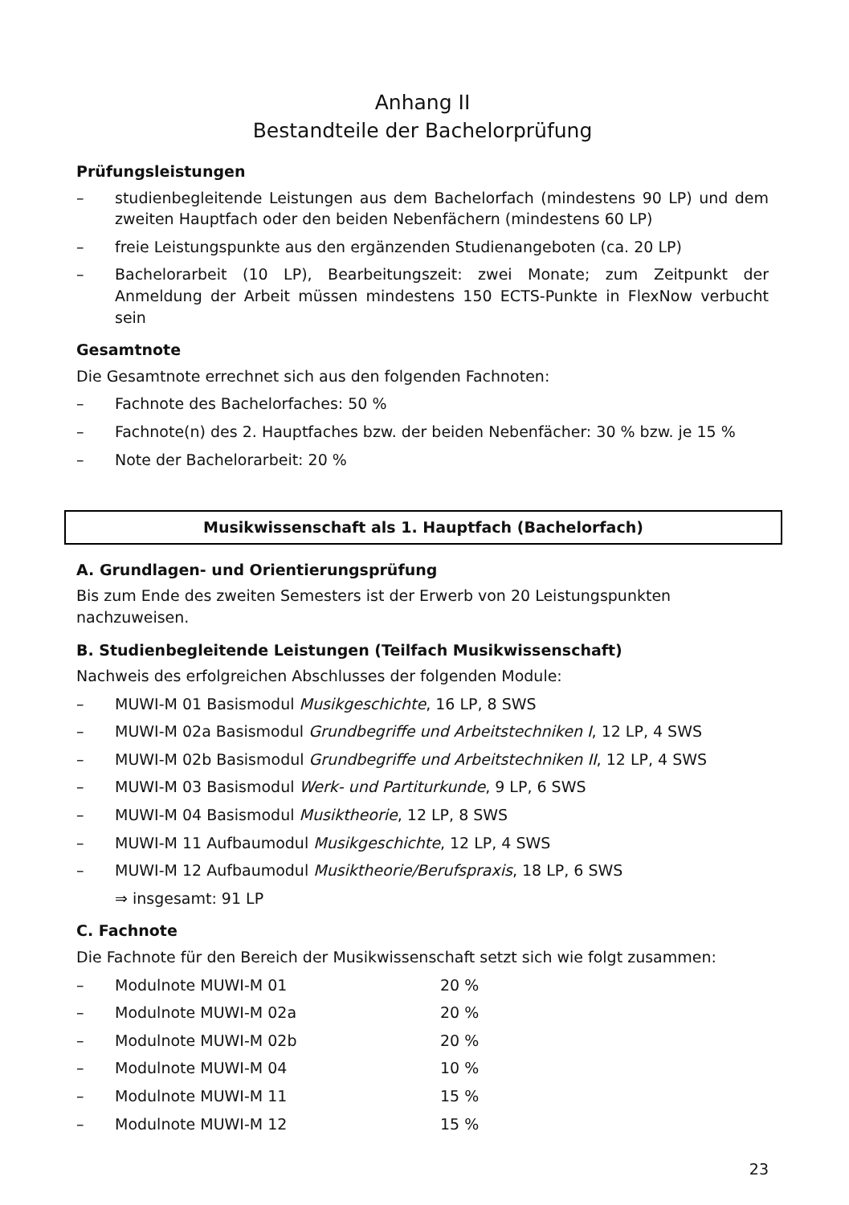Anhang II
Bestandteile der Bachelorprüfung
Prüfungsleistungen
– studienbegleitende Leistungen aus dem Bachelorfach (mindestens 90 LP) und dem zweiten Hauptfach oder den beiden Nebenfächern (mindestens 60 LP)
– freie Leistungspunkte aus den ergänzenden Studienangeboten (ca. 20 LP)
– Bachelorarbeit (10 LP), Bearbeitungszeit: zwei Monate; zum Zeitpunkt der Anmeldung der Arbeit müssen mindestens 150 ECTS-Punkte in FlexNow verbucht sein
Gesamtnote
Die Gesamtnote errechnet sich aus den folgenden Fachnoten:
– Fachnote des Bachelorfaches: 50 %
– Fachnote(n) des 2. Hauptfaches bzw. der beiden Nebenfächer: 30 % bzw. je 15 %
– Note der Bachelorarbeit: 20 %
Musikwissenschaft als 1. Hauptfach (Bachelorfach)
A. Grundlagen- und Orientierungsprüfung
Bis zum Ende des zweiten Semesters ist der Erwerb von 20 Leistungspunkten nachzuweisen.
B. Studienbegleitende Leistungen (Teilfach Musikwissenschaft)
Nachweis des erfolgreichen Abschlusses der folgenden Module:
– MUWI-M 01 Basismodul Musikgeschichte, 16 LP, 8 SWS
– MUWI-M 02a Basismodul Grundbegriffe und Arbeitstechniken I, 12 LP, 4 SWS
– MUWI-M 02b Basismodul Grundbegriffe und Arbeitstechniken II, 12 LP, 4 SWS
– MUWI-M 03 Basismodul Werk- und Partiturkunde, 9 LP, 6 SWS
– MUWI-M 04 Basismodul Musiktheorie, 12 LP, 8 SWS
– MUWI-M 11 Aufbaumodul Musikgeschichte, 12 LP, 4 SWS
– MUWI-M 12 Aufbaumodul Musiktheorie/Berufspraxis, 18 LP, 6 SWS
⇒ insgesamt: 91 LP
C. Fachnote
Die Fachnote für den Bereich der Musikwissenschaft setzt sich wie folgt zusammen:
– Modulnote MUWI-M 01 20 %
– Modulnote MUWI-M 02a 20 %
– Modulnote MUWI-M 02b 20 %
– Modulnote MUWI-M 04 10 %
– Modulnote MUWI-M 11 15 %
– Modulnote MUWI-M 12 15 %
23